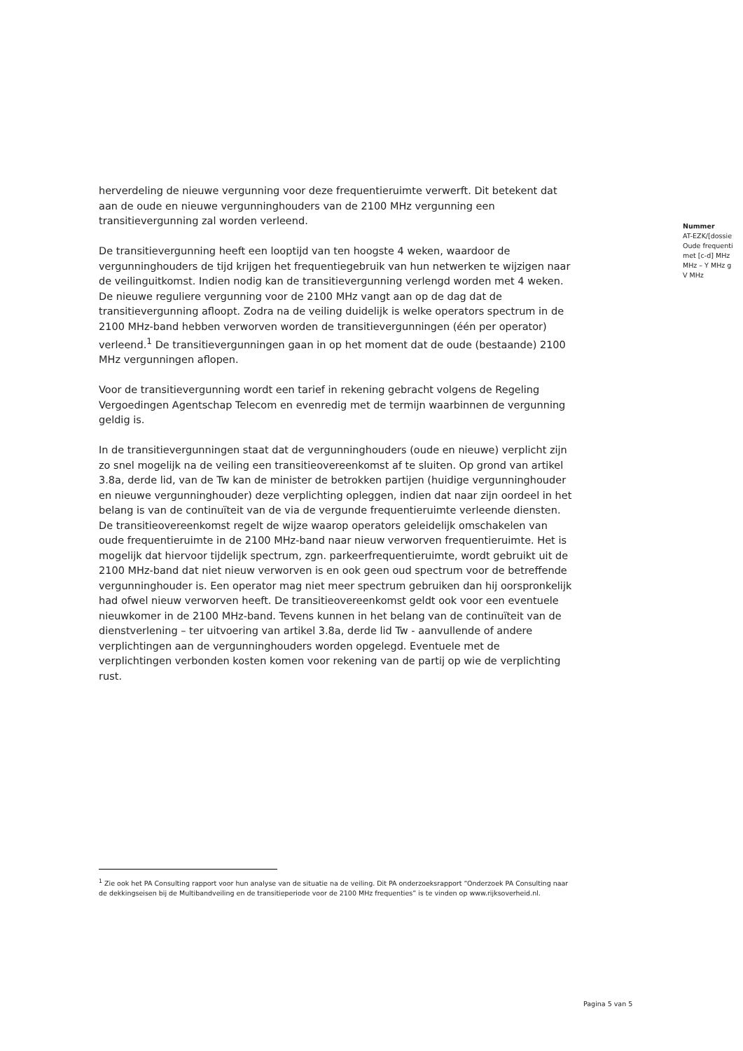herverdeling de nieuwe vergunning voor deze frequentieruimte verwerft. Dit betekent dat aan de oude en nieuwe vergunninghouders van de 2100 MHz vergunning een transitievergunning zal worden verleend.
De transitievergunning heeft een looptijd van ten hoogste 4 weken, waardoor de vergunninghouders de tijd krijgen het frequentiegebruik van hun netwerken te wijzigen naar de veilinguitkomst. Indien nodig kan de transitievergunning verlengd worden met 4 weken. De nieuwe reguliere vergunning voor de 2100 MHz vangt aan op de dag dat de transitievergunning afloopt. Zodra na de veiling duidelijk is welke operators spectrum in de 2100 MHz-band hebben verworven worden de transitievergunningen (één per operator) verleend.<sup>1</sup> De transitievergunningen gaan in op het moment dat de oude (bestaande) 2100 MHz vergunningen aflopen.
Voor de transitievergunning wordt een tarief in rekening gebracht volgens de Regeling Vergoedingen Agentschap Telecom en evenredig met de termijn waarbinnen de vergunning geldig is.
In de transitievergunningen staat dat de vergunninghouders (oude en nieuwe) verplicht zijn zo snel mogelijk na de veiling een transitieovereenkomst af te sluiten. Op grond van artikel 3.8a, derde lid, van de Tw kan de minister de betrokken partijen (huidige vergunninghouder en nieuwe vergunninghouder) deze verplichting opleggen, indien dat naar zijn oordeel in het belang is van de continuïteit van de via de vergunde frequentieruimte verleende diensten. De transitieovereenkomst regelt de wijze waarop operators geleidelijk omschakelen van oude frequentieruimte in de 2100 MHz-band naar nieuw verworven frequentieruimte. Het is mogelijk dat hiervoor tijdelijk spectrum, zgn. parkeerfrequentieruimte, wordt gebruikt uit de 2100 MHz-band dat niet nieuw verworven is en ook geen oud spectrum voor de betreffende vergunninghouder is. Een operator mag niet meer spectrum gebruiken dan hij oorspronkelijk had ofwel nieuw verworven heeft. De transitieovereenkomst geldt ook voor een eventuele nieuwkomer in de 2100 MHz-band. Tevens kunnen in het belang van de continuïteit van de dienstverlening – ter uitvoering van artikel 3.8a, derde lid Tw - aanvullende of andere verplichtingen aan de vergunninghouders worden opgelegd. Eventuele met de verplichtingen verbonden kosten komen voor rekening van de partij op wie de verplichting rust.
Nummer
AT-EZK/[dossie
Oude frequenti
met [c-d] MHz
MHz – Y MHz g
V MHz
<sup>1</sup> Zie ook het PA Consulting rapport voor hun analyse van de situatie na de veiling. Dit PA onderzoeksrapport “Onderzoek PA Consulting naar de dekkingseisen bij de Multibandveiling en de transitieperiode voor de 2100 MHz frequenties” is te vinden op www.rijksoverheid.nl.
Pagina 5 van 5